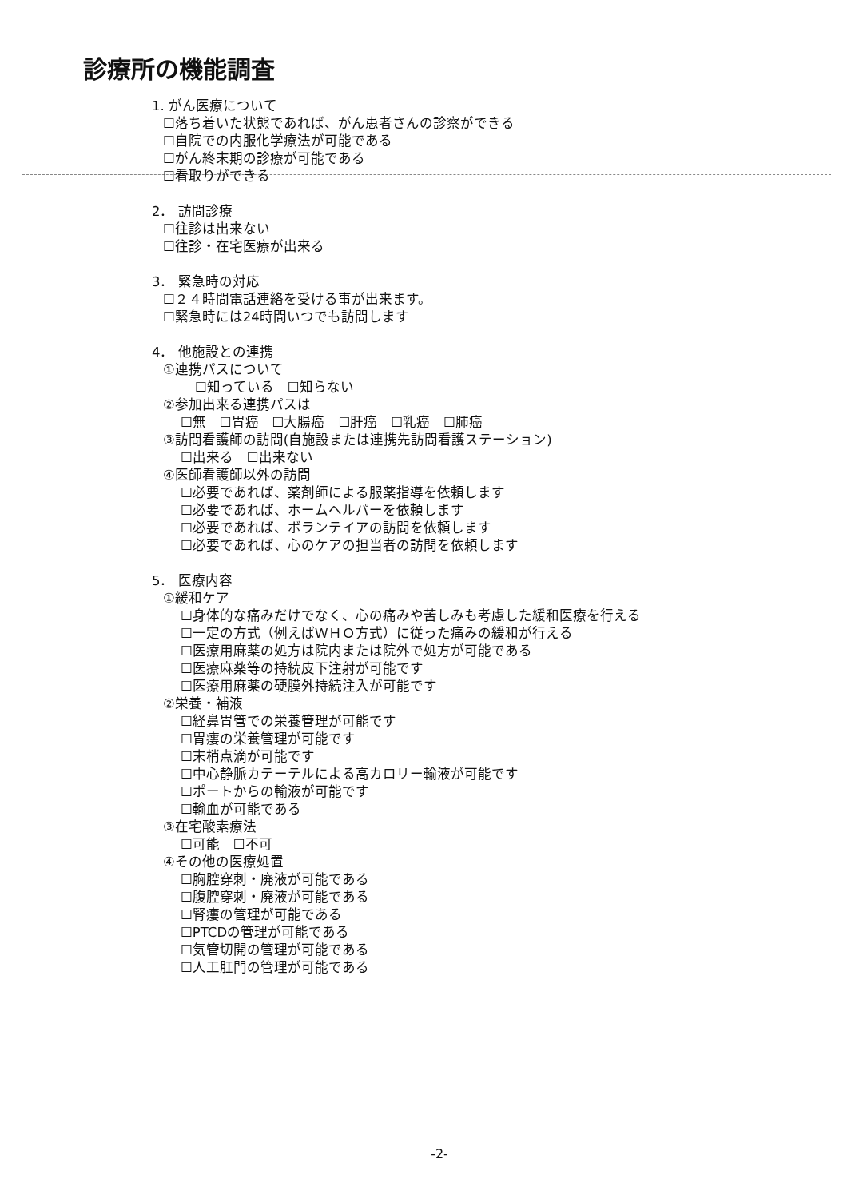診療所の機能調査
1. がん医療について
☐落ち着いた状態であれば、がん患者さんの診察ができる
☐自院での内服化学療法が可能である
☐がん終末期の診療が可能である
☐看取りができる
2． 訪問診療
☐往診は出来ない
☐往診・在宅医療が出来る
3． 緊急時の対応
☐２４時間電話連絡を受ける事が出来ます。
☐緊急時には24時間いつでも訪問します
4． 他施設との連携
①連携パスについて
☐知っている　☐知らない
②参加出来る連携パスは
☐無　☐胃癌　☐大腸癌　☐肝癌　☐乳癌　☐肺癌
③訪問看護師の訪問(自施設または連携先訪問看護ステーション)
☐出来る　☐出来ない
④医師看護師以外の訪問
☐必要であれば、薬剤師による服薬指導を依頼します
☐必要であれば、ホームヘルパーを依頼します
☐必要であれば、ボランテイアの訪問を依頼します
☐必要であれば、心のケアの担当者の訪問を依頼します
5． 医療内容
①緩和ケア
☐身体的な痛みだけでなく、心の痛みや苦しみも考慮した緩和医療を行える
☐一定の方式（例えばＷＨＯ方式）に従った痛みの緩和が行える
☐医療用麻薬の処方は院内または院外で処方が可能である
☐医療麻薬等の持続皮下注射が可能です
☐医療用麻薬の硬膜外持続注入が可能です
②栄養・補液
☐経鼻胃管での栄養管理が可能です
☐胃瘻の栄養管理が可能です
☐末梢点滴が可能です
☐中心静脈カテーテルによる高カロリー輸液が可能です
☐ポートからの輸液が可能です
☐輸血が可能である
③在宅酸素療法
☐可能　☐不可
④その他の医療処置
☐胸腔穿刺・廃液が可能である
☐腹腔穿刺・廃液が可能である
☐腎瘻の管理が可能である
☐PTCDの管理が可能である
☐気管切開の管理が可能である
☐人工肛門の管理が可能である
-2-